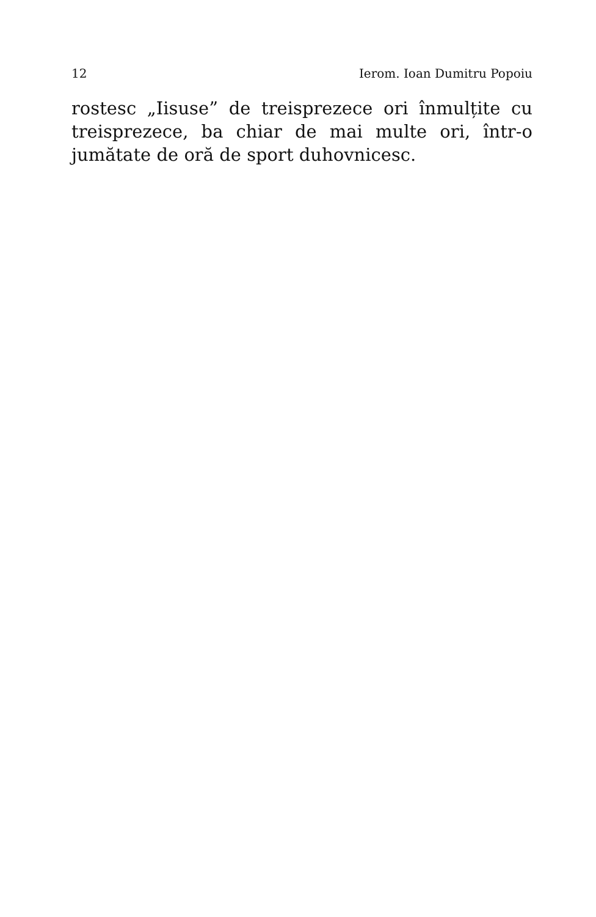12 Ierom. Ioan Dumitru Popoiu
rostesc „Iisuse” de treisprezece ori înmulțite cu trei­sprezece, ba chiar de mai multe ori, într-o jumătate de oră de sport duhovnicesc.